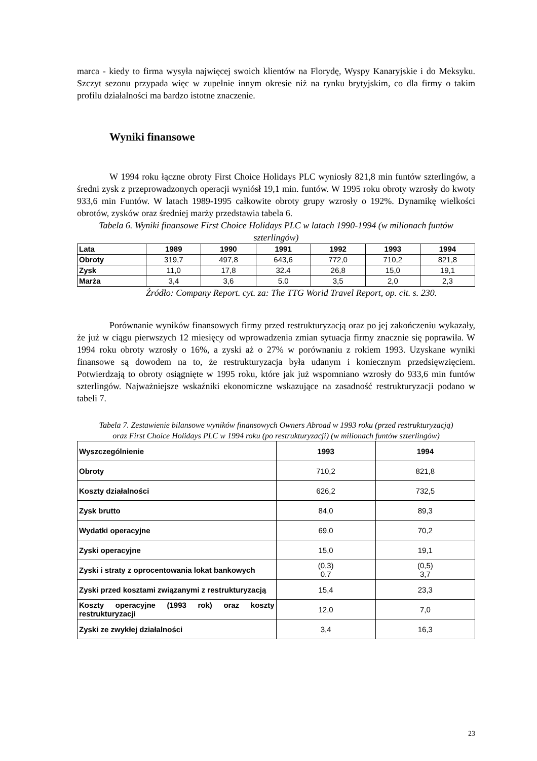marca - kiedy to firma wysyła najwięcej swoich klientów na Florydę, Wyspy Kanaryjskie i do Meksyku. Szczyt sezonu przypada więc w zupełnie innym okresie niż na rynku brytyjskim, co dla firmy o takim profilu działalności ma bardzo istotne znaczenie.
Wyniki finansowe
W 1994 roku łączne obroty First Choice Holidays PLC wyniosły 821,8 min funtów szterlingów, a średni zysk z przeprowadzonych operacji wyniósł 19,1 min. funtów. W 1995 roku obroty wzrosły do kwoty 933,6 min Funtów. W latach 1989-1995 całkowite obroty grupy wzrosły o 192%. Dynamikę wielkości obrotów, zysków oraz średniej marży przedstawia tabela 6.
Tabela 6. Wyniki finansowe First Choice Holidays PLC w latach 1990-1994 (w milionach funtów szterlingów)
| Lata | 1989 | 1990 | 1991 | 1992 | 1993 | 1994 |
| Obroty | 319,7 | 497,8 | 643,6 | 772,0 | 710,2 | 821,8 |
| Zysk | 11,0 | 17,8 | 32.4 | 26,8 | 15,0 | 19,1 |
| Marża | 3,4 | 3,6 | 5.0 | 3,5 | 2,0 | 2,3 |
Źródło: Company Report. cyt. za: The TTG Worid Travel Report, op. cit. s. 230.
Porównanie wyników finansowych firmy przed restrukturyzacją oraz po jej zakończeniu wykazały, że już w ciągu pierwszych 12 miesięcy od wprowadzenia zmian sytuacja firmy znacznie się poprawiła. W 1994 roku obroty wzrosły o 16%, a zyski aż o 27% w porównaniu z rokiem 1993. Uzyskane wyniki finansowe są dowodem na to, że restrukturyzacja była udanym i koniecznym przedsięwzięciem. Potwierdzają to obroty osiągnięte w 1995 roku, które jak już wspomniano wzrosły do 933,6 min funtów szterlingów. Najważniejsze wskaźniki ekonomiczne wskazujące na zasadność restrukturyzacji podano w tabeli 7.
Tabela 7. Zestawienie bilansowe wyników finansowych Owners Abroad w 1993 roku (przed restrukturyzacją) oraz First Choice Holidays PLC w 1994 roku (po restrukturyzacji) (w milionach funtów szterlingów)
| Wyszczególnienie | 1993 | 1994 |
| Obroty | 710,2 | 821,8 |
| Koszty działalności | 626,2 | 732,5 |
| Zysk brutto | 84,0 | 89,3 |
| Wydatki operacyjne | 69,0 | 70,2 |
| Zyski operacyjne | 15,0 | 19,1 |
| Zyski i straty z oprocentowania lokat bankowych | (0,3) 0.7 | (0,5) 3,7 |
| Zyski przed kosztami związanymi z restrukturyzacją | 15,4 | 23,3 |
| Koszty operacyjne (1993 rok) oraz koszty restrukturyzacji | 12,0 | 7,0 |
| Zyski ze zwykłej działalności | 3,4 | 16,3 |
23